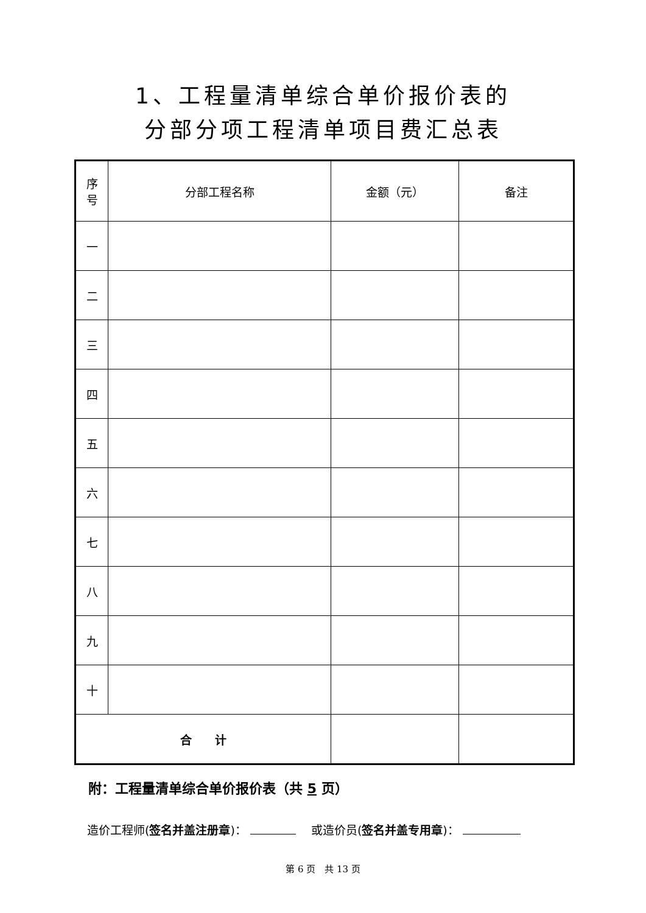1、工程量清单综合单价报价表的
分部分项工程清单项目费汇总表
| 序 号 | 分部工程名称 | 金额（元） | 备注 |
| --- | --- | --- | --- |
| 一 | | | |
| 二 | | | |
| 三 | | | |
| 四 | | | |
| 五 | | | |
| 六 | | | |
| 七 | | | |
| 八 | | | |
| 九 | | | |
| 十 | | | |
| 合 计 | | | |
附：工程量清单综合单价报价表（共 5 页）
造价工程师(签名并盖注册章)： 　或造价员(签名并盖专用章)：
第 6 页　共 13 页